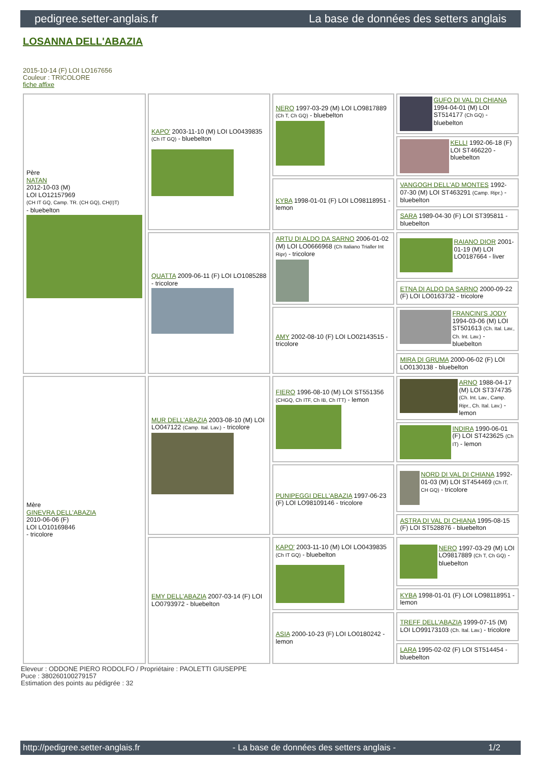pedigree.setter-anglais.fr La base de données des setters anglais
LOSANNA DELL'ABAZIA
2015-10-14 (F) LOI LO167656
Couleur : TRICOLORE
fiche affixe
| Père NATAN 2012-10-03 (M) LOI LO12157969 (CH IT GQ, Camp. TR. (CH GQ), CH(I)T) - bluebelton | KAPO' 2003-11-10 (M) LOI LO0439835 (Ch IT GQ) - bluebelton | NERO 1997-03-29 (M) LOI LO9817889 (Ch T, Ch GQ) - bluebelton | GUFO DI VAL DI CHIANA 1994-04-01 (M) LOI ST514177 (Ch GQ) - bluebelton |
| | | | KELLI 1992-06-18 (F) LOI ST466220 - bluebelton |
| | | KYBA 1998-01-01 (F) LOI LO98118951 - lemon | VANGOGH DELL'AD MONTES 1992-07-30 (M) LOI ST463291 (Camp. Ripr.) - bluebelton |
| | | | SARA 1989-04-30 (F) LOI ST395811 - bluebelton |
| | QUATTA 2009-06-11 (F) LOI LO1085288 - tricolore | ARTU DI ALDO DA SARNO 2006-01-02 (M) LOI LO0666968 (Ch Italiano Trialler Int Ripr) - tricolore | RAIANO DIOR 2001-01-19 (M) LOI LO0187664 - liver |
| | | | ETNA DI ALDO DA SARNO 2000-09-22 (F) LOI LO0163732 - tricolore |
| | | AMY 2002-08-10 (F) LOI LO02143515 - tricolore | FRANCINI'S JODY 1994-03-06 (M) LOI ST501613 (Ch. Ital. Lav., Ch. Int. Lav.) - bluebelton |
| | | | MIRA DI GRUMA 2000-06-02 (F) LOI LO0130138 - bluebelton |
| Mère GINEVRA DELL'ABAZIA 2010-06-06 (F) LOI LO10169846 - tricolore | MUR DELL'ABAZIA 2003-08-10 (M) LOI LO047122 (Camp. Ital. Lav.) - tricolore | FIERO 1996-08-10 (M) LOI ST551356 (CHGQ, Ch ITF, Ch IB, Ch ITT) - lemon | ARNO 1988-04-17 (M) LOI ST374735 (Ch. Int. Lav., Camp. Ripr., Ch. Ital. Lav.) - lemon |
| | | | INDIRA 1990-06-01 (F) LOI ST423625 (Ch IT) - lemon |
| | | PUNIPEGGI DELL'ABAZIA 1997-06-23 (F) LOI LO98109146 - tricolore | NORD DI VAL DI CHIANA 1992-01-03 (M) LOI ST454469 (Ch IT, CH GQ) - tricolore |
| | | | ASTRA DI VAL DI CHIANA 1995-08-15 (F) LOI ST528876 - bluebelton |
| | EMY DELL'ABAZIA 2007-03-14 (F) LOI LO0793972 - bluebelton | KAPO' 2003-11-10 (M) LOI LO0439835 (Ch IT GQ) - bluebelton | NERO 1997-03-29 (M) LOI LO9817889 (Ch T, Ch GQ) - bluebelton |
| | | | KYBA 1998-01-01 (F) LOI LO98118951 - lemon |
| | | ASIA 2000-10-23 (F) LOI LO0180242 - lemon | TREFF DELL'ABAZIA 1999-07-15 (M) LOI LO99173103 (Ch. Ital. Lav.) - tricolore |
| | | | LARA 1995-02-02 (F) LOI ST514454 - bluebelton |
Eleveur : ODDONE PIERO RODOLFO / Propriétaire : PAOLETTI GIUSEPPE
Puce : 380260100279157
Estimation des points au pédigrée : 32
http://pedigree.setter-anglais.fr - La base de données des setters anglais - 1/2